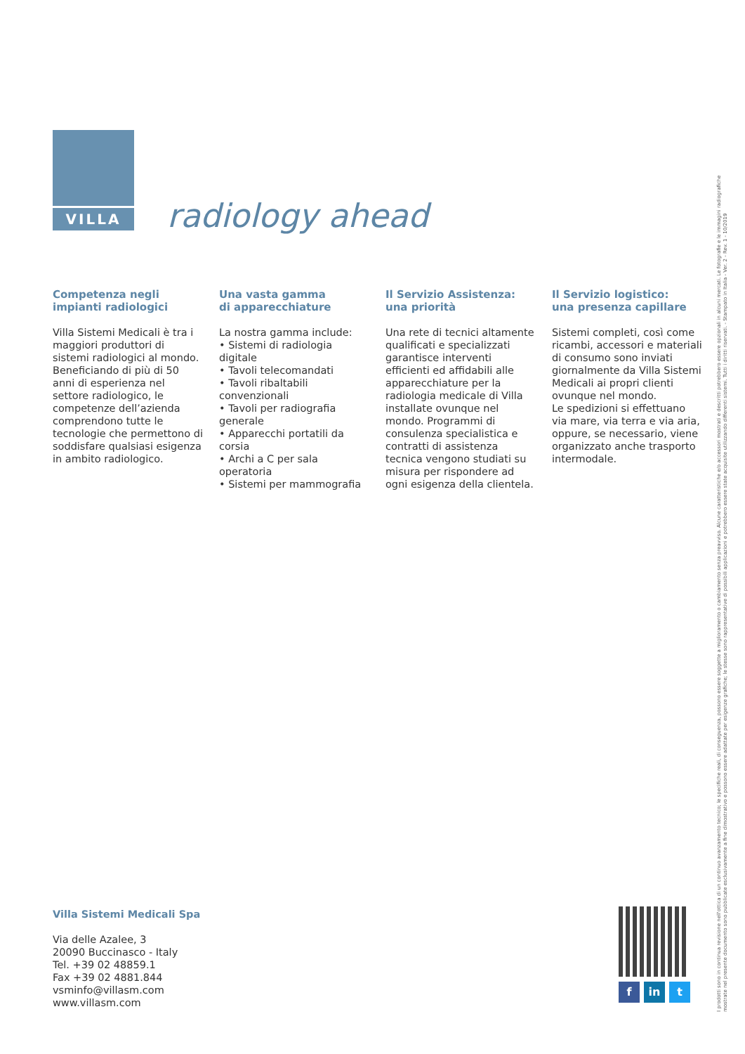VILLA
radiology ahead
Competenza negli
impianti radiologici
Villa Sistemi Medicali è tra i maggiori produttori di sistemi radiologici al mondo. Beneficiando di più di 50 anni di esperienza nel settore radiologico, le competenze dell’azienda comprendono tutte le tecnologie che permettono di soddisfare qualsiasi esigenza in ambito radiologico.
Una vasta gamma
di apparecchiature
La nostra gamma include:
• Sistemi di radiologia digitale
• Tavoli telecomandati
• Tavoli ribaltabili convenzionali
• Tavoli per radiografia generale
• Apparecchi portatili da corsia
• Archi a C per sala operatoria
• Sistemi per mammografia
Il Servizio Assistenza:
una priorità
Una rete di tecnici altamente qualificati e specializzati garantisce interventi efficienti ed affidabili alle apparecchiature per la radiologia medicale di Villa installate ovunque nel mondo. Programmi di consulenza specialistica e contratti di assistenza tecnica vengono studiati su misura per rispondere ad ogni esigenza della clientela.
Il Servizio logistico:
una presenza capillare
Sistemi completi, così come ricambi, accessori e materiali di consumo sono inviati giornalmente da Villa Sistemi Medicali ai propri clienti ovunque nel mondo.
Le spedizioni si effettuano via mare, via terra e via aria, oppure, se necessario, viene organizzato anche trasporto intermodale.
Villa Sistemi Medicali Spa
Via delle Azalee, 3
20090 Buccinasco - Italy
Tel. +39 02 48859.1
Fax +39 02 4881.844
vsminfo@villasm.com
www.villasm.com
fin t
I prodotti sono in continua revisione nell'ottica di un continuo avanzamento tecnico; le specifiche reali, di conseguenza, possono essere soggette a miglioramento o cambiamento senza preavviso. Alcune caratteristiche e/o accessori mostrati e descritti potrebbero essere opzionali in alcuni mercati. Le fotografie e le immagini radiografiche mostrate nel presente documento sono pubblicate esclusivamente a fine dimostrativo e possono essere adattate per esigenze grafiche; le stesse sono rappresentative di possibili applicazioni e potrebbero essere state acquisite utilizzando differenti sistemi. Tutti i diritti riservati. - Stampato in Italia - Ver. 2 - Rev. 1 - 10/2019